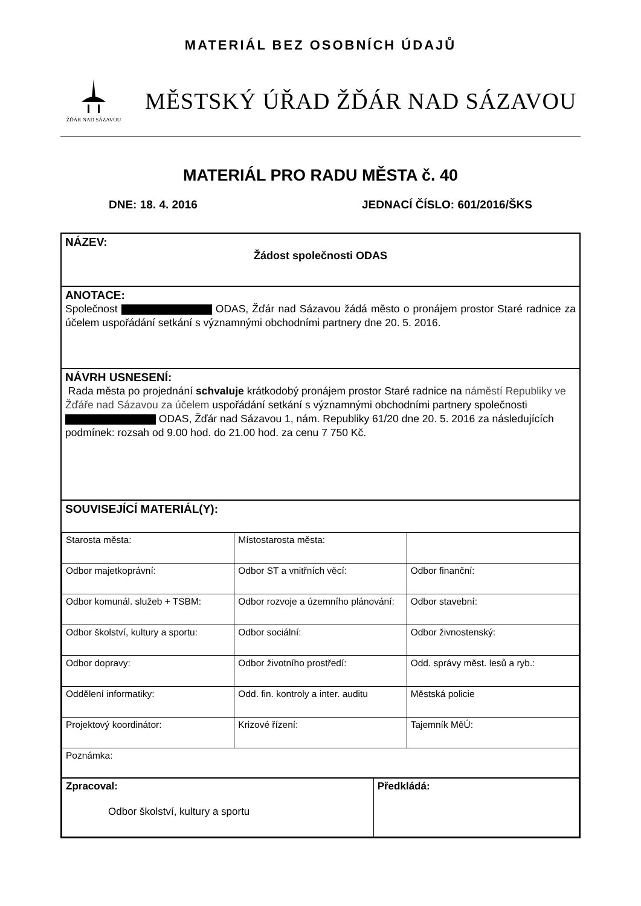MATERIÁL BEZ OSOBNÍCH ÚDAJŮ
ŽĎÁR NAD SÁZAVOU
MĚSTSKÝ ÚŘAD ŽĎÁR NAD SÁZAVOU
MATERIÁL PRO RADU MĚSTA č. 40
DNE: 18. 4. 2016 JEDNACÍ ČÍSLO: 601/2016/ŠKS
NÁZEV:
Žádost společnosti ODAS
ANOTACE:
Společnost ODAS, Žďár nad Sázavou žádá město o pronájem prostor Staré radnice za účelem uspořádání setkání s významnými obchodními partnery dne 20. 5. 2016.
NÁVRH USNESENÍ:
Rada města po projednání schvaluje krátkodobý pronájem prostor Staré radnice na náměstí Republiky ve Žďáře nad Sázavou za účelem uspořádání setkání s významnými obchodními partnery společnosti ODAS, Žďár nad Sázavou 1, nám. Republiky 61/20 dne 20. 5. 2016 za následujících podmínek: rozsah od 9.00 hod. do 21.00 hod. za cenu 7 750 Kč.
SOUVISEJÍCÍ MATERIÁL(Y):
| Starosta města: | Místostarosta města: | |
| Odbor majetkoprávní: | Odbor ST a vnitřních věcí: | Odbor finanční: |
| Odbor komunál. služeb + TSBM: | Odbor rozvoje a územního plánování: | Odbor stavební: |
| Odbor školství, kultury a sportu: | Odbor sociální: | Odbor živnostenský: |
| Odbor dopravy: | Odbor životního prostředí: | Odd. správy měst. lesů a ryb.: |
| Oddělení informatiky: | Odd. fin. kontroly a inter. auditu | Městská policie |
| Projektový koordinátor: | Krizové řízení: | Tajemník MěÚ: |
| Poznámka: | | |
| Zpracoval: Odbor školství, kultury a sportu | Předkládá: |